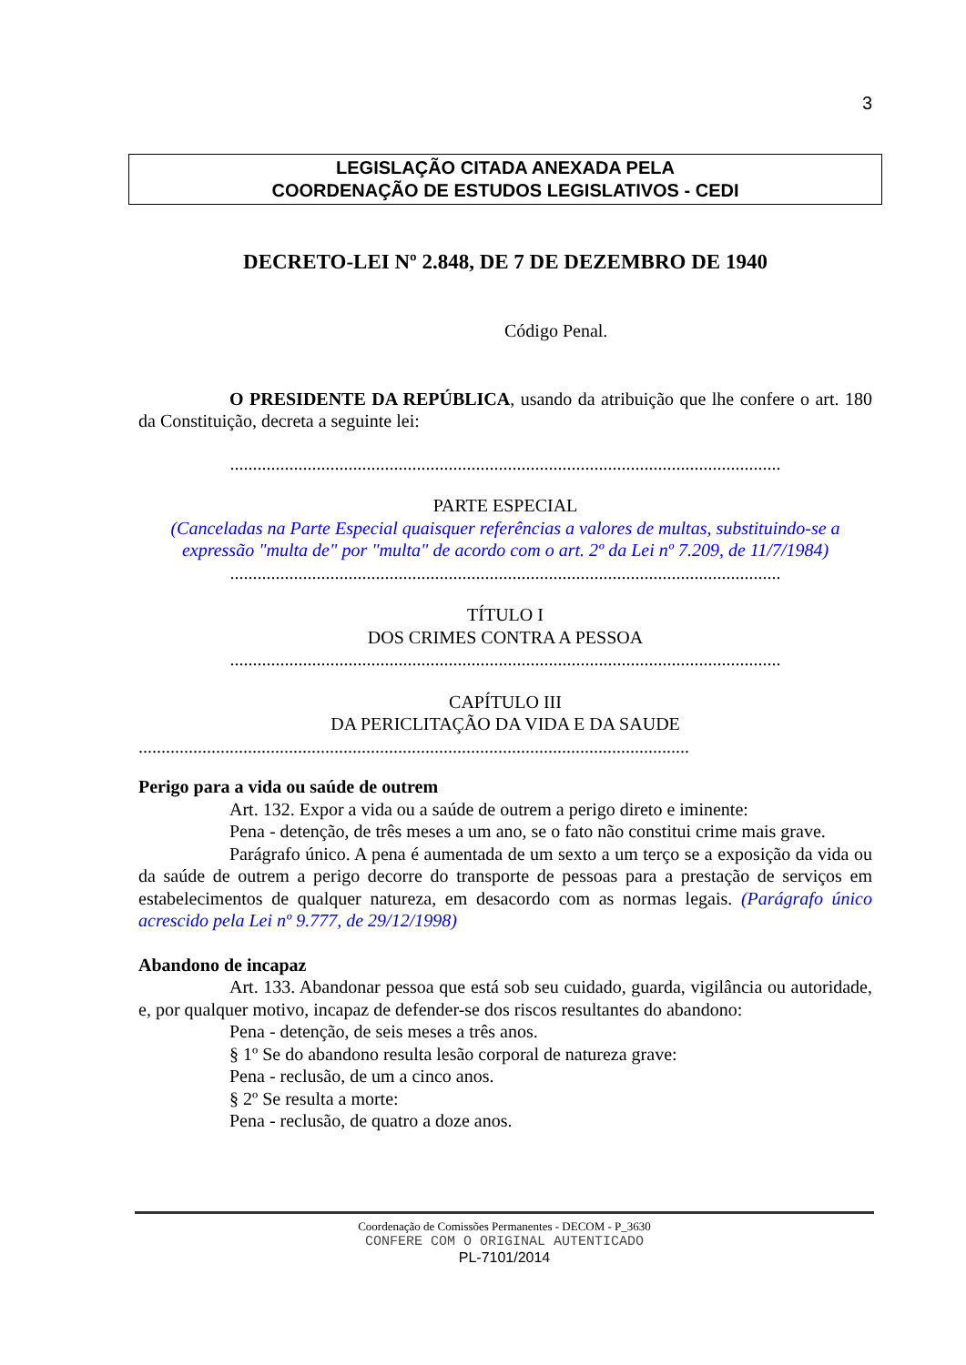3
LEGISLAÇÃO CITADA ANEXADA PELA
COORDENAÇÃO DE ESTUDOS LEGISLATIVOS - CEDI
DECRETO-LEI Nº 2.848, DE 7 DE DEZEMBRO DE 1940
Código Penal.
O PRESIDENTE DA REPÚBLICA, usando da atribuição que lhe confere o art. 180 da Constituição, decreta a seguinte lei:
.........................................................................................................................
PARTE ESPECIAL
(Canceladas na Parte Especial quaisquer referências a valores de multas, substituindo-se a expressão "multa de" por "multa" de acordo com o art. 2º da Lei nº 7.209, de 11/7/1984)
.........................................................................................................................
TÍTULO I
DOS CRIMES CONTRA A PESSOA
.........................................................................................................................
CAPÍTULO III
DA PERICLITAÇÃO DA VIDA E DA SAUDE
.........................................................................................................................
Perigo para a vida ou saúde de outrem
Art. 132. Expor a vida ou a saúde de outrem a perigo direto e iminente:
Pena - detenção, de três meses a um ano, se o fato não constitui crime mais grave.
Parágrafo único. A pena é aumentada de um sexto a um terço se a exposição da vida ou da saúde de outrem a perigo decorre do transporte de pessoas para a prestação de serviços em estabelecimentos de qualquer natureza, em desacordo com as normas legais. (Parágrafo único acrescido pela Lei nº 9.777, de 29/12/1998)
Abandono de incapaz
Art. 133. Abandonar pessoa que está sob seu cuidado, guarda, vigilância ou autoridade, e, por qualquer motivo, incapaz de defender-se dos riscos resultantes do abandono:
Pena - detenção, de seis meses a três anos.
§ 1º Se do abandono resulta lesão corporal de natureza grave:
Pena - reclusão, de um a cinco anos.
§ 2º Se resulta a morte:
Pena - reclusão, de quatro a doze anos.
Coordenação de Comissões Permanentes - DECOM - P_3630
CONFERE COM O ORIGINAL AUTENTICADO
PL-7101/2014